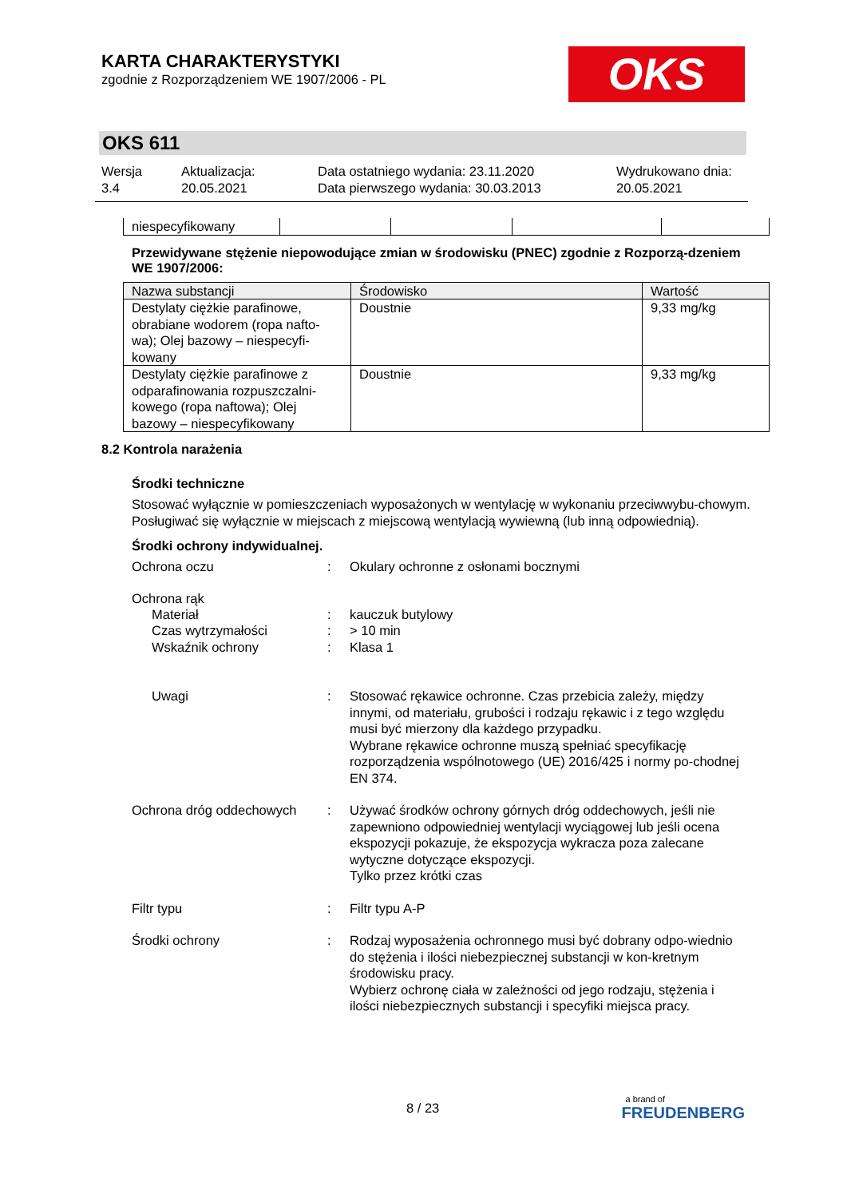KARTA CHARAKTERYSTYKI
zgodnie z Rozporządzeniem WE 1907/2006 - PL
OKS
OKS 611
Wersja
3.4
Aktualizacja:
20.05.2021
Data ostatniego wydania: 23.11.2020
Data pierwszego wydania: 30.03.2013
Wydrukowano dnia:
20.05.2021
| niespecyfikowany | | | | |
Przewidywane stężenie niepowodujące zmian w środowisku (PNEC) zgodnie z Rozporzą-dzeniem WE 1907/2006:
| Nazwa substancji | Środowisko | Wartość |
| --- | --- | --- |
| Destylaty ciężkie parafinowe, obrabiane wodorem (ropa nafto-wa); Olej bazowy – niespecyfi-kowany | Doustnie | 9,33 mg/kg |
| Destylaty ciężkie parafinowe z odparafinowania rozpuszczalni-kowego (ropa naftowa); Olej bazowy – niespecyfikowany | Doustnie | 9,33 mg/kg |
8.2 Kontrola narażenia
Środki techniczne
Stosować wyłącznie w pomieszczeniach wyposażonych w wentylację w wykonaniu przeciwwybu-chowym.
Posługiwać się wyłącznie w miejscach z miejscową wentylacją wywiewną (lub inną odpowiednią).
Środki ochrony indywidualnej.
Ochrona oczu : Okulary ochronne z osłonami bocznymi
Ochrona rąk
Materiał : kauczuk butylowy
Czas wytrzymałości : > 10 min
Wskaźnik ochrony : Klasa 1
Uwagi : Stosować rękawice ochronne. Czas przebicia zależy, między innymi, od materiału, grubości i rodzaju rękawic i z tego względu musi być mierzony dla każdego przypadku.
Wybrane rękawice ochronne muszą spełniać specyfikację rozporządzenia wspólnotowego (UE) 2016/425 i normy po-chodnej EN 374.
Ochrona dróg oddechowych : Używać środków ochrony górnych dróg oddechowych, jeśli nie zapewniono odpowiedniej wentylacji wyciągowej lub jeśli ocena ekspozycji pokazuje, że ekspozycja wykracza poza zalecane wytyczne dotyczące ekspozycji.
Tylko przez krótki czas
Filtr typu : Filtr typu A-P
Środki ochrony : Rodzaj wyposażenia ochronnego musi być dobrany odpo-wiednio do stężenia i ilości niebezpiecznej substancji w kon-kretnym środowisku pracy.
Wybierz ochronę ciała w zależności od jego rodzaju, stężenia i ilości niebezpiecznych substancji i specyfiki miejsca pracy.
8 / 23
a brand of
FREUDENBERG